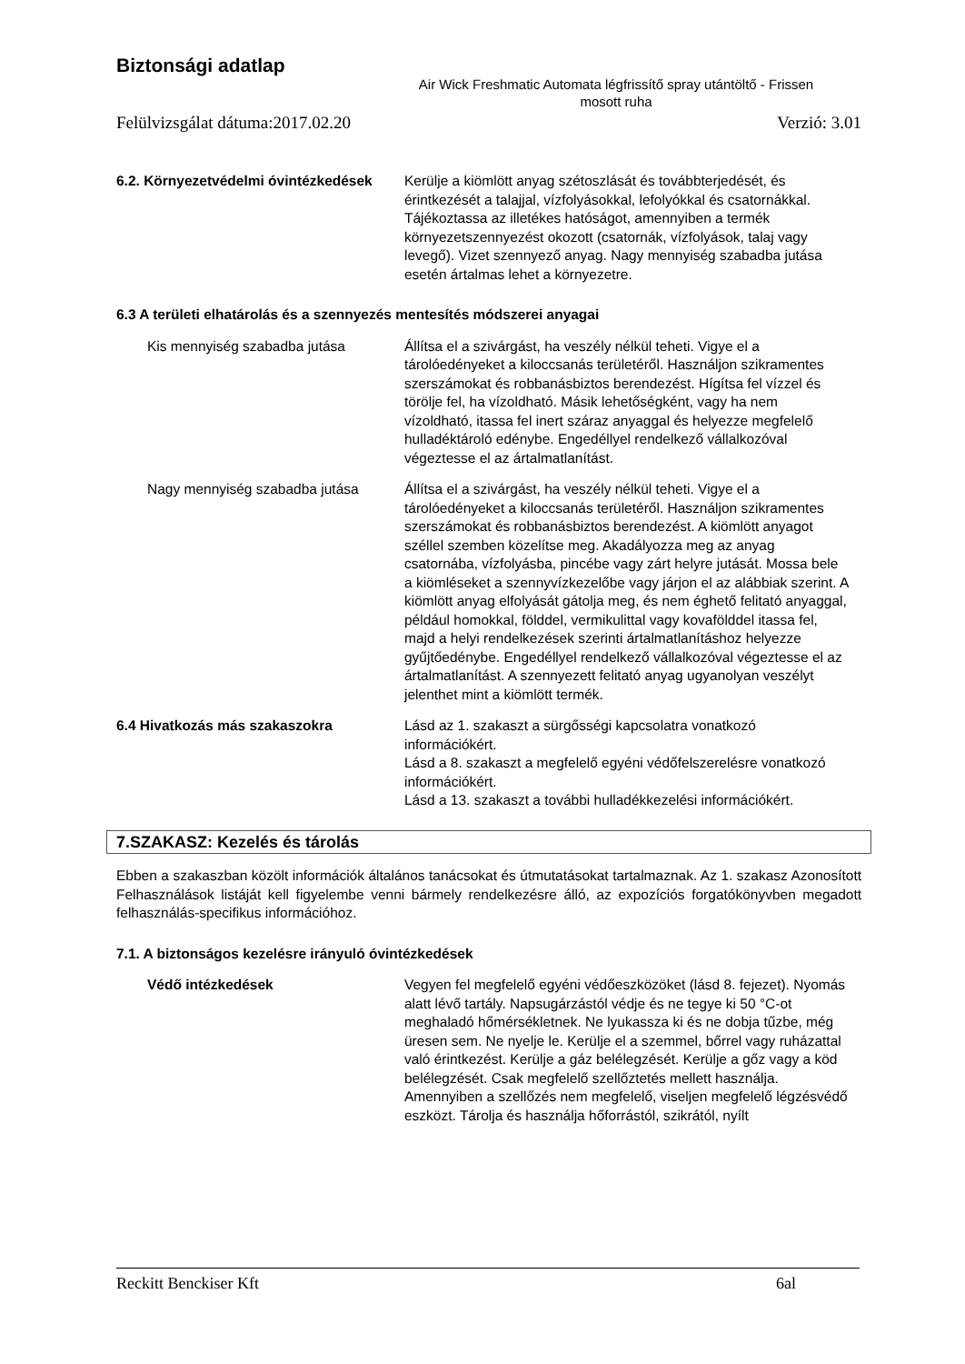Biztonsági adatlap
Air Wick Freshmatic Automata légfrissítő spray utántöltő - Frissen mosott ruha
Felülvizsgálat dátuma:2017.02.20 Verzió: 3.01
6.2. Környezetvédelmi óvintézkedések
Kerülje a kiömlött anyag szétoszlását és továbbterjedését, és érintkezését a talajjal, vízfolyásokkal, lefolyókkal és csatornákkal. Tájékoztassa az illetékes hatóságot, amennyiben a termék környezetszennyezést okozott (csatornák, vízfolyások, talaj vagy levegő). Vizet szennyező anyag. Nagy mennyiség szabadba jutása esetén ártalmas lehet a környezetre.
6.3 A területi elhatárolás és a szennyezés mentesítés módszerei anyagai
Kis mennyiség szabadba jutása Állítsa el a szivárgást, ha veszély nélkül teheti. Vigye el a tárolóedényeket a kiloccsanás területéről. Használjon szikramentes szerszámokat és robbanásbiztos berendezést. Hígítsa fel vízzel és törölje fel, ha vízoldható. Másik lehetőségként, vagy ha nem vízoldható, itassa fel inert száraz anyaggal és helyezze megfelelő hulladéktároló edénybe. Engedéllyel rendelkező vállalkozóval végeztesse el az ártalmatlanítást.
Nagy mennyiség szabadba jutása Állítsa el a szivárgást, ha veszély nélkül teheti. Vigye el a tárolóedényeket a kiloccsanás területéről. Használjon szikramentes szerszámokat és robbanásbiztos berendezést. A kiömlött anyagot széllel szemben közelítse meg. Akadályozza meg az anyag csatornába, vízfolyásba, pincébe vagy zárt helyre jutását. Mossa bele a kiömléseket a szennyvízkezelőbe vagy járjon el az alábbiak szerint. A kiömlött anyag elfolyását gátolja meg, és nem éghető felitató anyaggal, például homokkal, földdel, vermikulittal vagy kovafölddel itassa fel, majd a helyi rendelkezések szerinti ártalmatlanításhoz helyezze gyűjtőedénybe. Engedéllyel rendelkező vállalkozóval végeztesse el az ártalmatlanítást. A szennyezett felitató anyag ugyanolyan veszélyt jelenthet mint a kiömlött termék.
6.4 Hivatkozás más szakaszokra Lásd az 1. szakaszt a sürgősségi kapcsolatra vonatkozó információkért.
Lásd a 8. szakaszt a megfelelő egyéni védőfelszerelésre vonatkozó információkért.
Lásd a 13. szakaszt a további hulladékkezelési információkért.
7.SZAKASZ: Kezelés és tárolás
Ebben a szakaszban közölt információk általános tanácsokat és útmutatásokat tartalmaznak. Az 1. szakasz Azonosított Felhasználások listáját kell figyelembe venni bármely rendelkezésre álló, az expozíciós forgatókönyvben megadott felhasználás-specifikus információhoz.
7.1. A biztonságos kezelésre irányuló óvintézkedések
Védő intézkedések Vegyen fel megfelelő egyéni védőeszközöket (lásd 8. fejezet). Nyomás alatt lévő tartály. Napsugárzástól védje és ne tegye ki 50 °C-ot meghaladó hőmérsékletnek. Ne lyukassza ki és ne dobja tűzbe, még üresen sem. Ne nyelje le. Kerülje el a szemmel, bőrrel vagy ruházattal való érintkezést. Kerülje a gáz belélegzését. Kerülje a gőz vagy a köd belélegzését. Csak megfelelő szellőztetés mellett használja. Amennyiben a szellőzés nem megfelelő, viseljen megfelelő légzésvédő eszközt. Tárolja és használja hőforrástól, szikrától, nyílt
Reckitt Benckiser Kft 6al